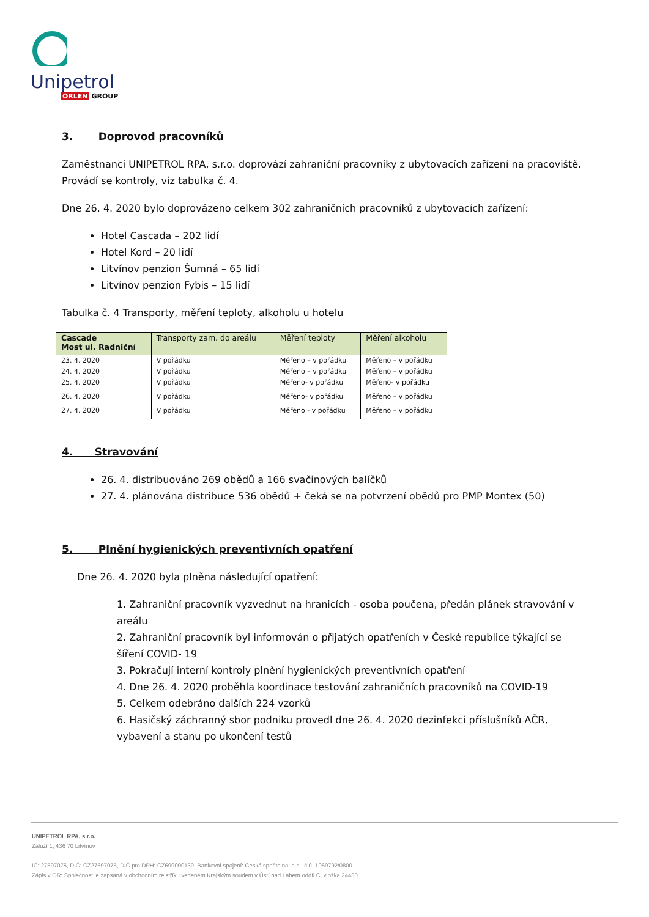Unipetrol
ORLEN GROUP
3. Doprovod pracovníků
Zaměstnanci UNIPETROL RPA, s.r.o. doprovází zahraniční pracovníky z ubytovacích zařízení na pracoviště. Provádí se kontroly, viz tabulka č. 4.
Dne 26. 4. 2020 bylo doprovázeno celkem 302 zahraničních pracovníků z ubytovacích zařízení:
Hotel Cascada – 202 lidí
Hotel Kord – 20 lidí
Litvínov penzion Šumná – 65 lidí
Litvínov penzion Fybis – 15 lidí
Tabulka č. 4 Transporty, měření teploty, alkoholu u hotelu
| Cascade Most ul. Radniční | Transporty zam. do areálu | Měření teploty | Měření alkoholu |
| --- | --- | --- | --- |
| 23. 4. 2020 | V pořádku | Měřeno – v pořádku | Měřeno – v pořádku |
| 24. 4. 2020 | V pořádku | Měřeno – v pořádku | Měřeno – v pořádku |
| 25. 4. 2020 | V pořádku | Měřeno- v pořádku | Měřeno- v pořádku |
| 26. 4. 2020 | V pořádku | Měřeno- v pořádku | Měřeno – v pořádku |
| 27. 4. 2020 | V pořádku | Měřeno - v pořádku | Měřeno – v pořádku |
4. Stravování
26. 4. distribuováno 269 obědů a 166 svačinových balíčků
27. 4. plánována distribuce 536 obědů + čeká se na potvrzení obědů pro PMP Montex (50)
5. Plnění hygienických preventivních opatření
Dne 26. 4. 2020 byla plněna následující opatření:
1. Zahraniční pracovník vyzvednut na hranicích - osoba poučena, předán plánek stravování v areálu
2. Zahraniční pracovník byl informován o přijatých opatřeních v České republice týkající se šíření COVID- 19
3. Pokračují interní kontroly plnění hygienických preventivních opatření
4. Dne 26. 4. 2020 proběhla koordinace testování zahraničních pracovníků na COVID-19
5. Celkem odebráno dalších 224 vzorků
6. Hasičský záchranný sbor podniku provedl dne 26. 4. 2020 dezinfekci příslušníků AČR, vybavení a stanu po ukončení testů
UNIPETROL RPA, s.r.o.
Záluží 1, 436 70 Litvínov
IČ: 27597075, DIČ: CZ27597075, DIČ pro DPH: CZ699000139, Bankovní spojení: Česká spořitelna, a.s., č.ú. 1059792/0800
Zápis v OR: Společnost je zapsaná v obchodním rejstříku vedeném Krajským soudem v Ústí nad Labem oddíl C, vložka 24430